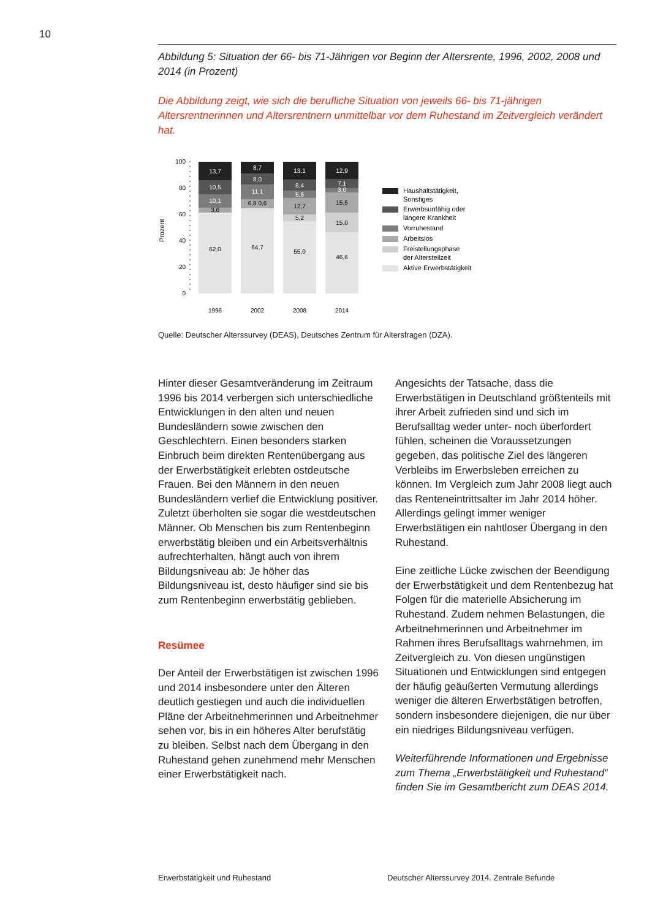10
Abbildung 5: Situation der 66- bis 71-Jährigen vor Beginn der Altersrente, 1996, 2002, 2008 und 2014 (in Prozent)
Die Abbildung zeigt, wie sich die berufliche Situation von jeweils 66- bis 71-jährigen Altersrentnerinnen und Altersrentnern unmittelbar vor dem Ruhestand im Zeitvergleich verändert hat.
Prozent
100
80
60
40
20
0
62,0
3,6
10,1
10,5
13,7
64,7
6,8 0,6
11,1
8,0
8,7
55,0
5,2
12,7
5,6
8,4
13,1
46,6
15,0
15,5
3,0
7,1
12,9
1996
2002
2008
2014
Haushaltstätigkeit,
Sonstiges
Erwerbsunfähig oder
längere Krankheit
Vorruhestand
Arbeitslos
Freistellungsphase
der Altersteilzeit
Aktive Erwerbstätigkeit
Quelle: Deutscher Alterssurvey (DEAS), Deutsches Zentrum für Altersfragen (DZA).
Hinter dieser Gesamtveränderung im Zeitraum 1996 bis 2014 verbergen sich unterschiedliche Entwicklungen in den alten und neuen Bundesländern sowie zwischen den Geschlechtern. Einen besonders starken Einbruch beim direkten Rentenübergang aus der Erwerbstätigkeit erlebten ostdeutsche Frauen. Bei den Männern in den neuen Bundesländern verlief die Entwicklung positiver. Zuletzt überholten sie sogar die westdeutschen Männer. Ob Menschen bis zum Rentenbeginn erwerbstätig bleiben und ein Arbeitsverhältnis aufrechterhalten, hängt auch von ihrem Bildungsniveau ab: Je höher das Bildungsniveau ist, desto häufiger sind sie bis zum Rentenbeginn erwerbstätig geblieben.
Resümee
Der Anteil der Erwerbstätigen ist zwischen 1996 und 2014 insbesondere unter den Älteren deutlich gestiegen und auch die individuellen Pläne der Arbeitnehmerinnen und Arbeitnehmer sehen vor, bis in ein höheres Alter berufstätig zu bleiben. Selbst nach dem Übergang in den Ruhestand gehen zunehmend mehr Menschen einer Erwerbstätigkeit nach.
Angesichts der Tatsache, dass die Erwerbstätigen in Deutschland größtenteils mit ihrer Arbeit zufrieden sind und sich im Berufsalltag weder unter- noch überfordert fühlen, scheinen die Voraussetzungen gegeben, das politische Ziel des längeren Verbleibs im Erwerbsleben erreichen zu können. Im Vergleich zum Jahr 2008 liegt auch das Renteneintrittsalter im Jahr 2014 höher. Allerdings gelingt immer weniger Erwerbstätigen ein nahtloser Übergang in den Ruhestand.
Eine zeitliche Lücke zwischen der Beendigung der Erwerbstätigkeit und dem Rentenbezug hat Folgen für die materielle Absicherung im Ruhestand. Zudem nehmen Belastungen, die Arbeitnehmerinnen und Arbeitnehmer im Rahmen ihres Berufsalltags wahrnehmen, im Zeitvergleich zu. Von diesen ungünstigen Situationen und Entwicklungen sind entgegen der häufig geäußerten Vermutung allerdings weniger die älteren Erwerbstätigen betroffen, sondern insbesondere diejenigen, die nur über ein niedriges Bildungsniveau verfügen.
Weiterführende Informationen und Ergebnisse zum Thema „Erwerbstätigkeit und Ruhestand“ finden Sie im Gesamtbericht zum DEAS 2014.
Erwerbstätigkeit und Ruhestand Deutscher Alterssurvey 2014. Zentrale Befunde